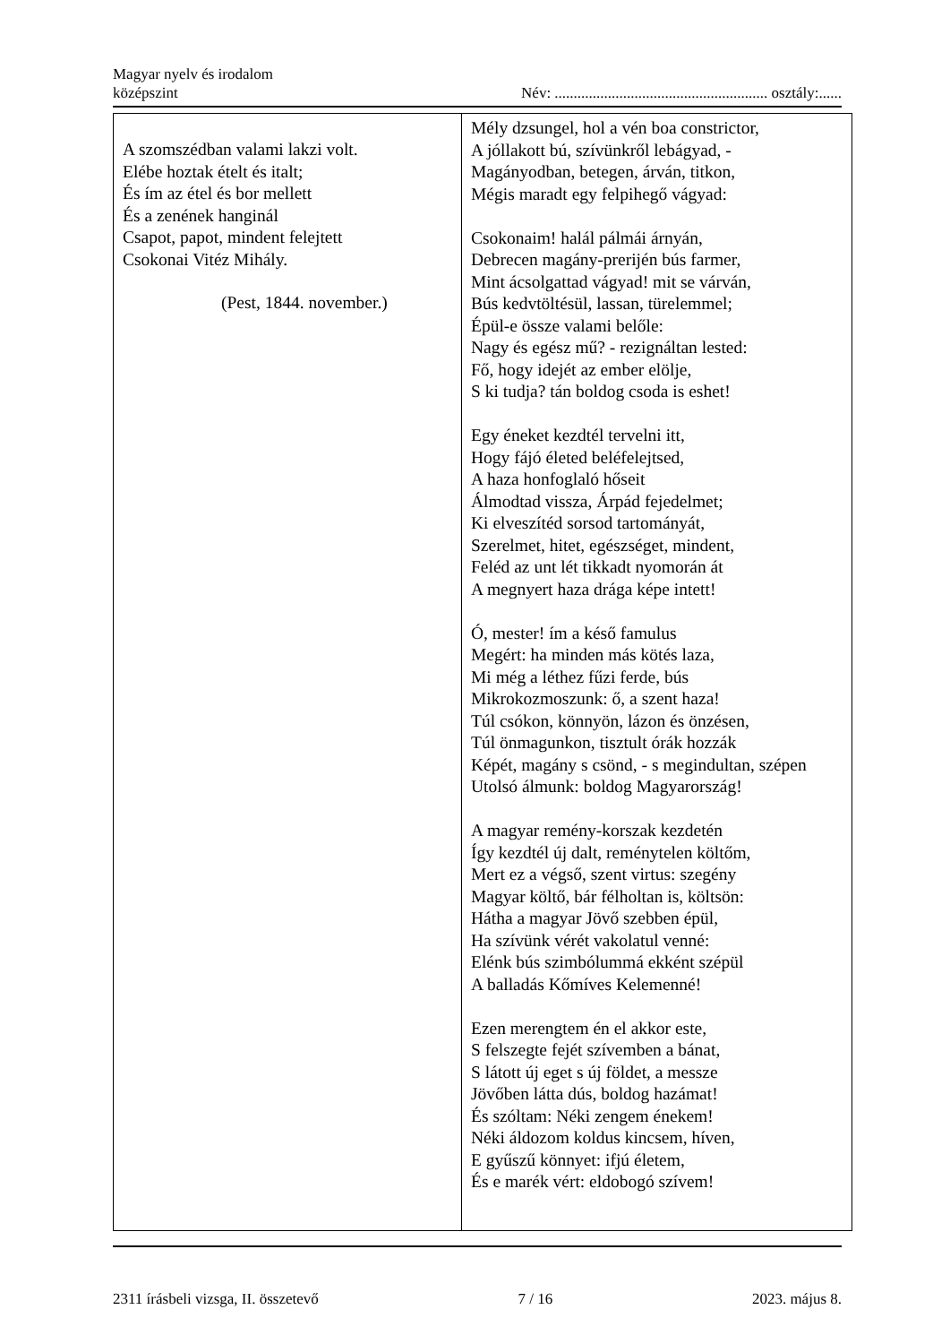Magyar nyelv és irodalom
középszint
Név: ........................................................ osztály:......
| A szomszédban valami lakzi volt. Elébe hoztak ételt és italt; És ím az étel és bor mellett És a zenének hanginál Csapot, papot, mindent felejtett Csokonai Vitéz Mihály. (Pest, 1844. november.) | Mély dzsungel, hol a vén boa constrictor, A jóllakott bú, szívünkről lebágyad, - Magányodban, betegen, árván, titkon, Mégis maradt egy felpihegő vágyad: Csokonaim! halál pálmái árnyán, Debrecen magány-prerijén bús farmer, Mint ácsolgattad vágyad! mit se várván, Bús kedvtöltésül, lassan, türelemmel; Épül-e össze valami belőle: Nagy és egész mű? - rezignáltan lested: Fő, hogy idejét az ember elölje, S ki tudja? tán boldog csoda is eshet! Egy éneket kezdtél tervelni itt, Hogy fájó életed beléfelejtsed, A haza honfoglaló hőseit Álmodtad vissza, Árpád fejedelmet; Ki elveszítéd sorsod tartományát, Szerelmet, hitet, egészséget, mindent, Feléd az unt lét tikkadt nyomorán át A megnyert haza drága képe intett! Ó, mester! ím a késő famulus Megért: ha minden más kötés laza, Mi még a léthez fűzi ferde, bús Mikrokozmoszunk: ő, a szent haza! Túl csókon, könnyön, lázon és önzésen, Túl önmagunkon, tisztult órák hozzák Képét, magány s csönd, - s megindultan, szépen Utolsó álmunk: boldog Magyarország! A magyar remény-korszak kezdetén Így kezdtél új dalt, reménytelen költőm, Mert ez a végső, szent virtus: szegény Magyar költő, bár félholtan is, költsön: Hátha a magyar Jövő szebben épül, Ha szívünk vérét vakolatul venné: Elénk bús szimbólummá ekként szépül A balladás Kőmíves Kelemenné! Ezen merengtem én el akkor este, S felszegte fejét szívemben a bánat, S látott új eget s új földet, a messze Jövőben látta dús, boldog hazámat! És szóltam: Néki zengem énekem! Néki áldozom koldus kincsem, híven, E gyűszű könnyet: ifjú életem, És e marék vért: eldobogó szívem! |
2311 írásbeli vizsga, II. összetevő 7 / 16 2023. május 8.